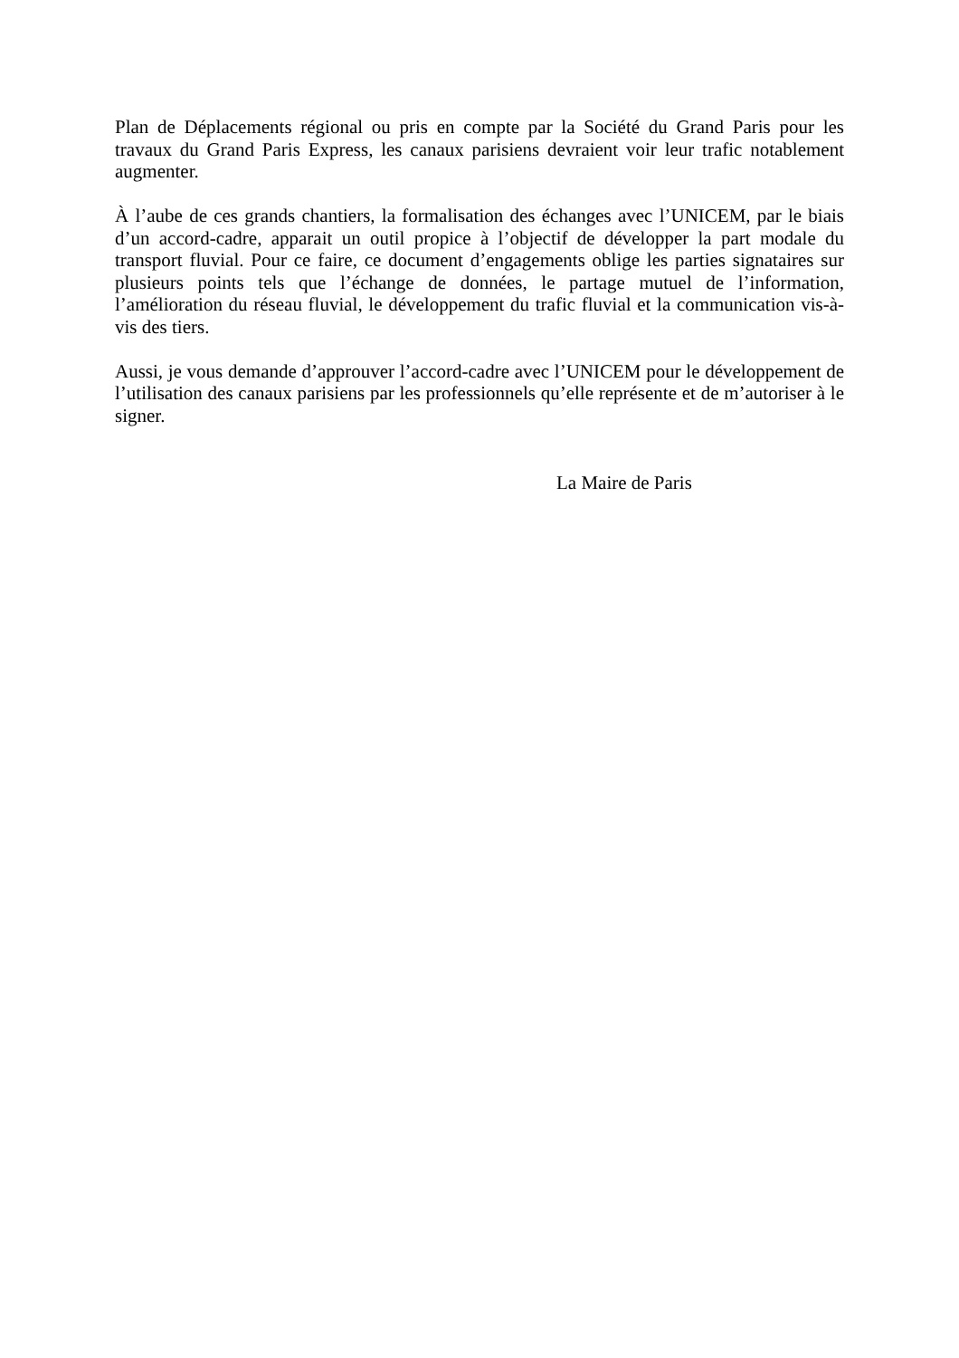Plan de Déplacements régional ou pris en compte par la Société du Grand Paris pour les travaux du Grand Paris Express, les canaux parisiens devraient voir leur trafic notablement augmenter.
À l’aube de ces grands chantiers, la formalisation des échanges avec l’UNICEM, par le biais d’un accord-cadre, apparait un outil propice à l’objectif de développer la part modale du transport fluvial. Pour ce faire, ce document d’engagements oblige les parties signataires sur plusieurs points tels que l’échange de données, le partage mutuel de l’information, l’amélioration du réseau fluvial, le développement du trafic fluvial et la communication vis-à-vis des tiers.
Aussi, je vous demande d’approuver l’accord-cadre avec l’UNICEM pour le développement de l’utilisation des canaux parisiens par les professionnels qu’elle représente et de m’autoriser à le signer.
La Maire de Paris